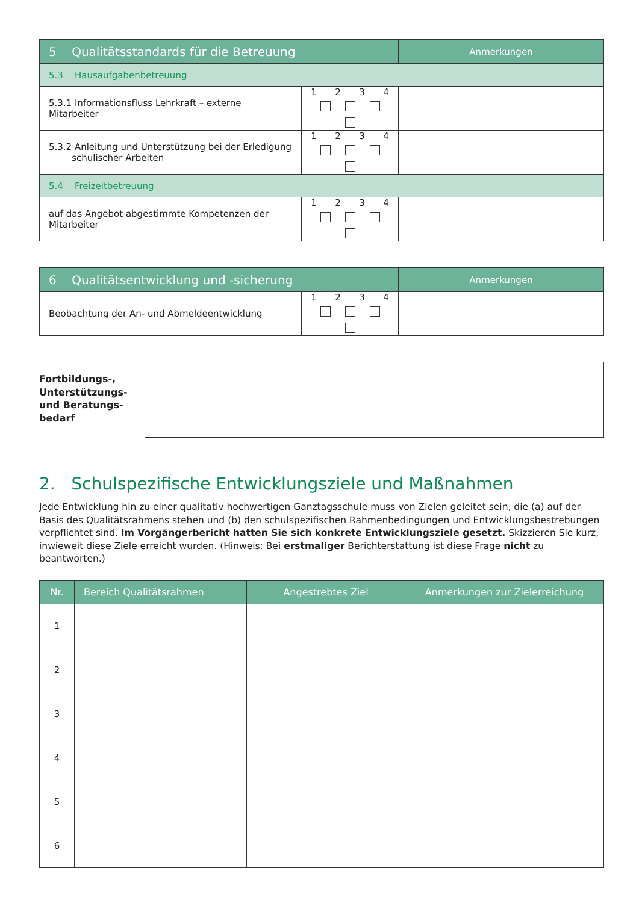| 5 Qualitätsstandards für die Betreuung | | Anmerkungen |
| 5.3 Hausaufgabenbetreuung | | |
| 5.3.1 Informationsfluss Lehrkraft – externe Mitarbeiter | 1 2 3 4 | |
| 5.3.2 Anleitung und Unterstützung bei der Erledigung schulischer Arbeiten | 1 2 3 4 | |
| 5.4 Freizeitbetreuung | | |
| auf das Angebot abgestimmte Kompetenzen der Mitarbeiter | 1 2 3 4 | |
| 6 Qualitätsentwicklung und -sicherung | | Anmerkungen |
| Beobachtung der An- und Abmeldeentwicklung | 1 2 3 4 | |
Fortbildungs-,
Unterstützungs-
und Beratungs-
bedarf
2. Schulspezifische Entwicklungsziele und Maßnahmen
Jede Entwicklung hin zu einer qualitativ hochwertigen Ganztagsschule muss von Zielen geleitet sein, die (a) auf der Basis des Qualitätsrahmens stehen und (b) den schulspezifischen Rahmenbedingungen und Entwicklungsbestrebungen verpflichtet sind. Im Vorgängerbericht hatten Sie sich konkrete Entwicklungsziele gesetzt. Skizzieren Sie kurz, inwieweit diese Ziele erreicht wurden. (Hinweis: Bei erstmaliger Berichterstattung ist diese Frage nicht zu beantworten.)
| Nr. | Bereich Qualitätsrahmen | Angestrebtes Ziel | Anmerkungen zur Zielerreichung |
| --- | --- | --- | --- |
| 1 | | | |
| 2 | | | |
| 3 | | | |
| 4 | | | |
| 5 | | | |
| 6 | | | |